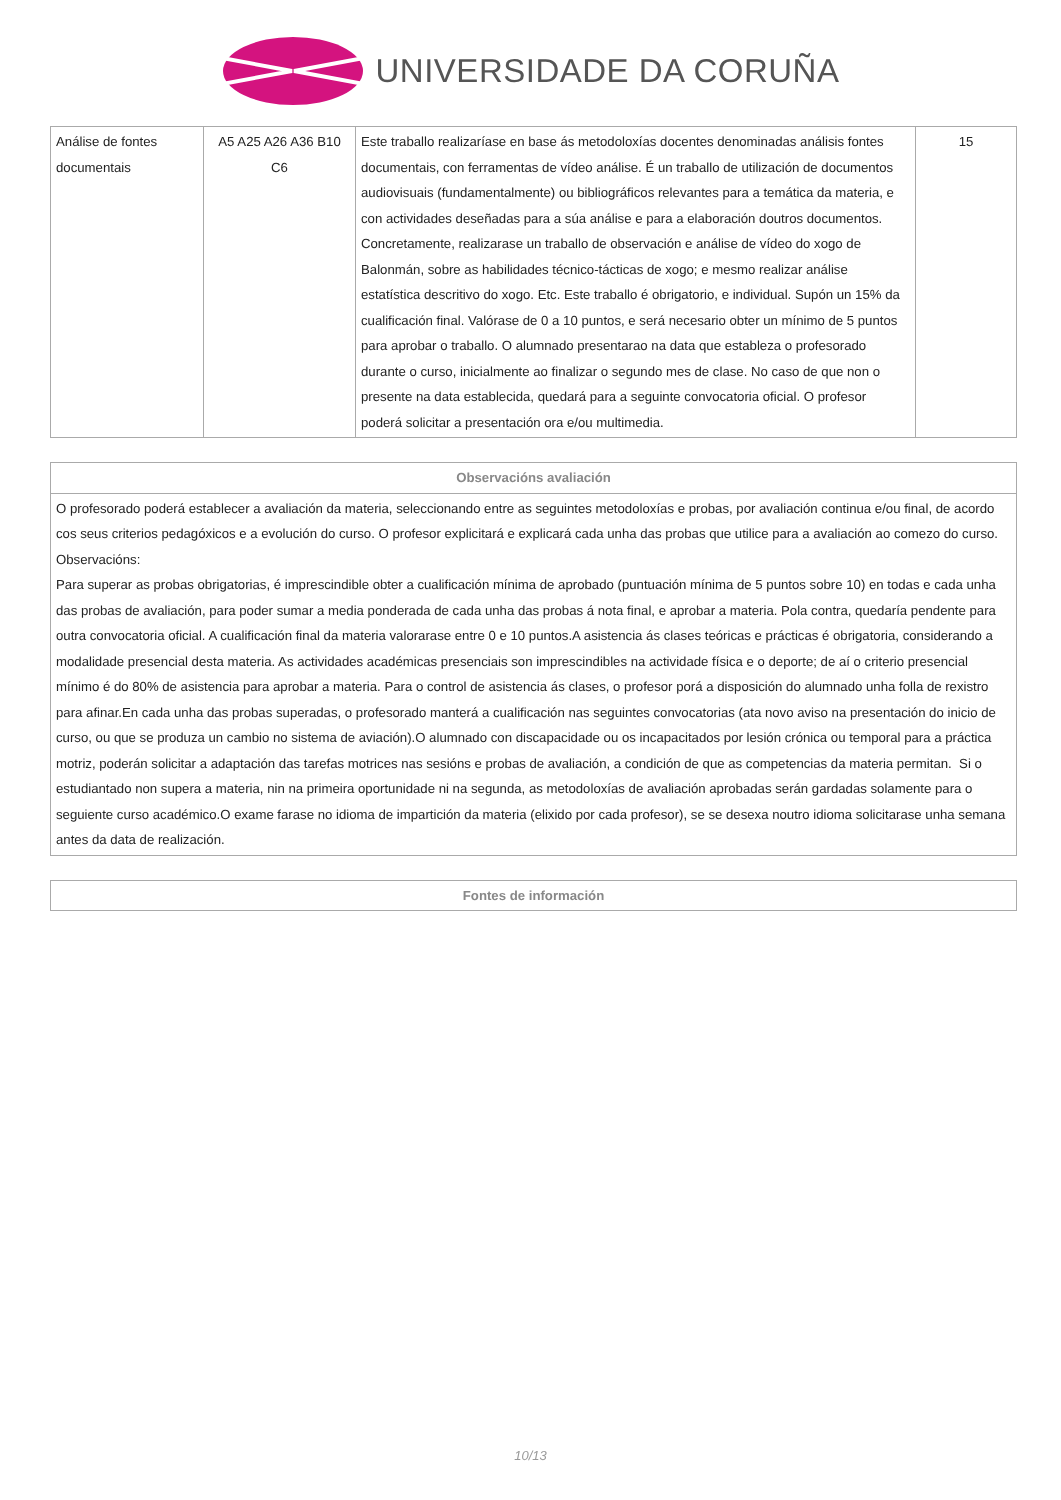UNIVERSIDADE DA CORUÑA
| Análise de fontes documentais | A5 A25 A26 A36 B10 C6 | Este traballo realizaríase en base ás metodoloxías docentes denominadas análisis fontes documentais, con ferramentas de vídeo análise. É un traballo de utilización de documentos audiovisuais (fundamentalmente) ou bibliográficos relevantes para a temática da materia, e con actividades deseñadas para a súa análise e para a elaboración doutros documentos. Concretamente, realizarase un traballo de observación e análise de vídeo do xogo de Balonmán, sobre as habilidades técnico-tácticas de xogo; e mesmo realizar análise estatística descritivo do xogo. Etc. Este traballo é obrigatorio, e individual. Supón un 15% da cualificación final. Valórase de 0 a 10 puntos, e será necesario obter un mínimo de 5 puntos para aprobar o traballo. O alumnado presentarao na data que estableza o profesorado durante o curso, inicialmente ao finalizar o segundo mes de clase. No caso de que non o presente na data establecida, quedará para a seguinte convocatoria oficial. O profesor poderá solicitar a presentación ora e/ou multimedia. | 15 |
| Observacións avaliación |
| --- |
| O profesorado poderá establecer a avaliación da materia, seleccionando entre as seguintes metodoloxías e probas, por avaliación continua e/ou final, de acordo cos seus criterios pedagóxicos e a evolución do curso. O profesor explicitará e explicará cada unha das probas que utilice para a avaliación ao comezo do curso. Observacións: Para superar as probas obrigatorias, é imprescindible obter a cualificación mínima de aprobado (puntuación mínima de 5 puntos sobre 10) en todas e cada unha das probas de avaliación, para poder sumar a media ponderada de cada unha das probas á nota final, e aprobar a materia. Pola contra, quedaría pendente para outra convocatoria oficial. A cualificación final da materia valorarase entre 0 e 10 puntos.A asistencia ás clases teóricas e prácticas é obrigatoria, considerando a modalidade presencial desta materia. As actividades académicas presenciais son imprescindibles na actividade física e o deporte; de aí o criterio presencial mínimo é do 80% de asistencia para aprobar a materia. Para o control de asistencia ás clases, o profesor porá a disposición do alumnado unha folla de rexistro para afinar.En cada unha das probas superadas, o profesorado manterá a cualificación nas seguintes convocatorias (ata novo aviso na presentación do inicio de curso, ou que se produza un cambio no sistema de aviación).O alumnado con discapacidade ou os incapacitados por lesión crónica ou temporal para a práctica motriz, poderán solicitar a adaptación das tarefas motrices nas sesións e probas de avaliación, a condición de que as competencias da materia permitan. Si o estudiantado non supera a materia, nin na primeira oportunidade ni na segunda, as metodoloxías de avaliación aprobadas serán gardadas solamente para o seguiente curso académico.O exame farase no idioma de impartición da materia (elixido por cada profesor), se se desexa noutro idioma solicitarase unha semana antes da data de realización. |
| Fontes de información |
| --- |
10/13